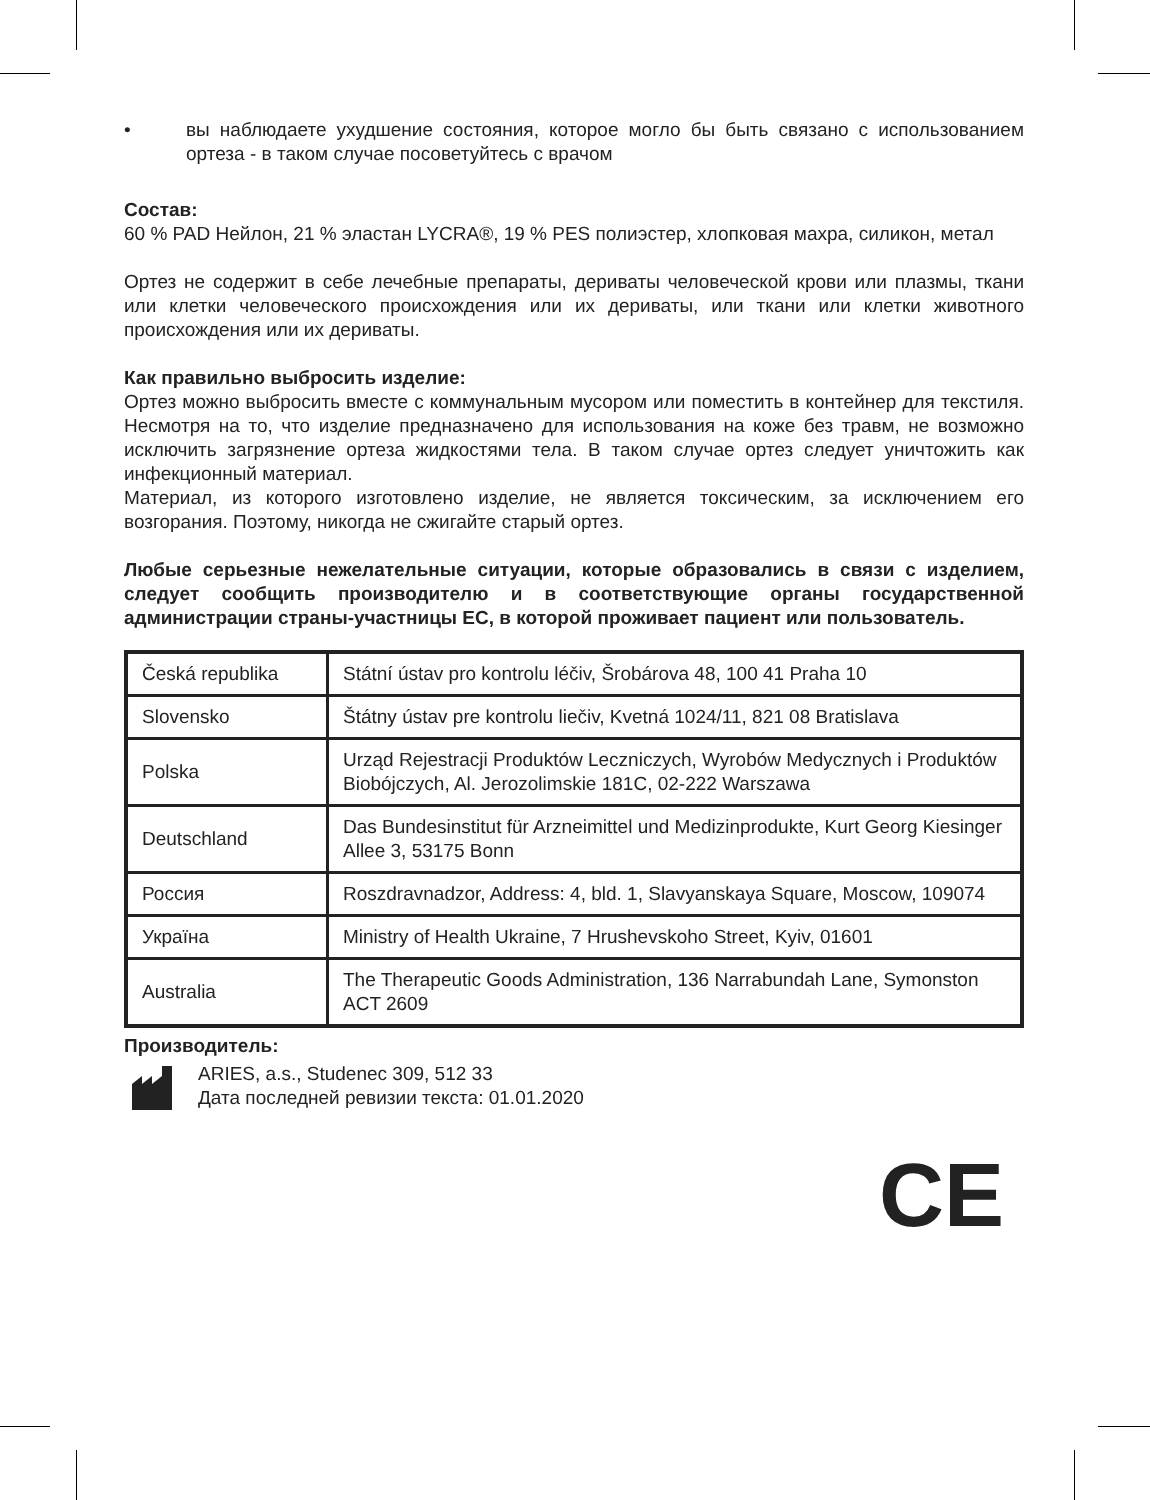• вы наблюдаете ухудшение состояния, которое могло бы быть связано с использованием ортеза - в таком случае посоветуйтесь с врачом
Состав:
60 % PAD Нейлон, 21 % эластан LYCRA®, 19 % PES полиэстер, хлопковая махра, силикон, метал
Ортез не содержит в себе лечебные препараты, дериваты человеческой крови или плазмы, ткани или клетки человеческого происхождения или их дериваты, или ткани или клетки животного происхождения или их дериваты.
Как правильно выбросить изделие:
Ортез можно выбросить вместе с коммунальным мусором или поместить в контейнер для текстиля. Несмотря на то, что изделие предназначено для использования на коже без травм, не возможно исключить загрязнение ортеза жидкостями тела. В таком случае ортез следует уничтожить как инфекционный материал.
Материал, из которого изготовлено изделие, не является токсическим, за исключением его возгорания. Поэтому, никогда не сжигайте старый ортез.
Любые серьезные нежелательные ситуации, которые образовались в связи с изделием, следует сообщить производителю и в соответствующие органы государственной администрации страны-участницы ЕС, в которой проживает пациент или пользователь.
| Česká republika | Státní ústav pro kontrolu léčiv, Šrobárova 48, 100 41 Praha 10 |
| Slovensko | Štátny ústav pre kontrolu liečiv, Kvetná 1024/11, 821 08 Bratislava |
| Polska | Urząd Rejestracji Produktów Leczniczych, Wyrobów Medycznych i Produktów Biobójczych, Al. Jerozolimskie 181C, 02-222 Warszawa |
| Deutschland | Das Bundesinstitut für Arzneimittel und Medizinprodukte, Kurt Georg Kiesinger Allee 3, 53175 Bonn |
| Россия | Roszdravnadzor, Address: 4, bld. 1, Slavyanskaya Square, Moscow, 109074 |
| Україна | Ministry of Health Ukraine, 7 Hrushevskoho Street, Kyiv, 01601 |
| Australia | The Therapeutic Goods Administration, 136 Narrabundah Lane, Symonston ACT 2609 |
Производитель:
ARIES, a.s., Studenec 309, 512 33
Дата последней ревизии текста: 01.01.2020
CE